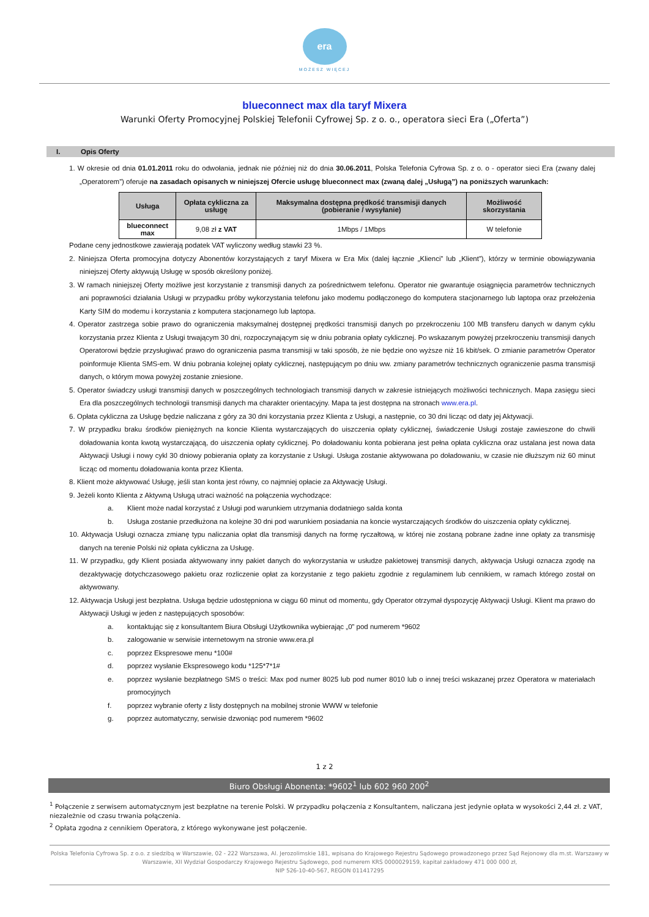era
MOŻESZ WIĘCEJ
blueconnect max dla taryf Mixera
Warunki Oferty Promocyjnej Polskiej Telefonii Cyfrowej Sp. z o. o., operatora sieci Era („Oferta”)
I. Opis Oferty
1. W okresie od dnia 01.01.2011 roku do odwołania, jednak nie później niż do dnia 30.06.2011, Polska Telefonia Cyfrowa Sp. z o. o - operator sieci Era (zwany dalej „Operatorem”) oferuje na zasadach opisanych w niniejszej Ofercie usługę blueconnect max (zwaną dalej „Usługą”) na poniższych warunkach:
| Usługa | Opłata cykliczna za usługę | Maksymalna dostępna prędkość transmisji danych (pobieranie / wysyłanie) | Możliwość skorzystania |
| --- | --- | --- | --- |
| blueconnect max | 9,08 zł z VAT | 1Mbps / 1Mbps | W telefonie |
Podane ceny jednostkowe zawierają podatek VAT wyliczony według stawki 23 %.
2. Niniejsza Oferta promocyjna dotyczy Abonentów korzystających z taryf Mixera w Era Mix (dalej łącznie „Klienci” lub „Klient”), którzy w terminie obowiązywania niniejszej Oferty aktywują Usługę w sposób określony poniżej.
3. W ramach niniejszej Oferty możliwe jest korzystanie z transmisji danych za pośrednictwem telefonu. Operator nie gwarantuje osiągnięcia parametrów technicznych ani poprawności działania Usługi w przypadku próby wykorzystania telefonu jako modemu podłączonego do komputera stacjonarnego lub laptopa oraz przełożenia Karty SIM do modemu i korzystania z komputera stacjonarnego lub laptopa.
4. Operator zastrzega sobie prawo do ograniczenia maksymalnej dostępnej prędkości transmisji danych po przekroczeniu 100 MB transferu danych w danym cyklu korzystania przez Klienta z Usługi trwającym 30 dni, rozpoczynającym się w dniu pobrania opłaty cyklicznej. Po wskazanym powyżej przekroczeniu transmisji danych Operatorowi będzie przysługiwać prawo do ograniczenia pasma transmisji w taki sposób, że nie będzie ono wyższe niż 16 kbit/sek. O zmianie parametrów Operator poinformuje Klienta SMS-em. W dniu pobrania kolejnej opłaty cyklicznej, następującym po dniu ww. zmiany parametrów technicznych ograniczenie pasma transmisji danych, o którym mowa powyżej zostanie zniesione.
5. Operator świadczy usługi transmisji danych w poszczególnych technologiach transmisji danych w zakresie istniejących możliwości technicznych. Mapa zasięgu sieci Era dla poszczególnych technologii transmisji danych ma charakter orientacyjny. Mapa ta jest dostępna na stronach www.era.pl.
6. Opłata cykliczna za Usługę będzie naliczana z góry za 30 dni korzystania przez Klienta z Usługi, a następnie, co 30 dni licząc od daty jej Aktywacji.
7. W przypadku braku środków pieniężnych na koncie Klienta wystarczających do uiszczenia opłaty cyklicznej, świadczenie Usługi zostaje zawieszone do chwili doładowania konta kwotą wystarczającą, do uiszczenia opłaty cyklicznej. Po doładowaniu konta pobierana jest pełna opłata cykliczna oraz ustalana jest nowa data Aktywacji Usługi i nowy cykl 30 dniowy pobierania opłaty za korzystanie z Usługi. Usługa zostanie aktywowana po doładowaniu, w czasie nie dłuższym niż 60 minut licząc od momentu doładowania konta przez Klienta.
8. Klient może aktywować Usługę, jeśli stan konta jest równy, co najmniej opłacie za Aktywację Usługi.
9. Jeżeli konto Klienta z Aktywną Usługą utraci ważność na połączenia wychodzące:
a. Klient może nadal korzystać z Usługi pod warunkiem utrzymania dodatniego salda konta
b. Usługa zostanie przedłużona na kolejne 30 dni pod warunkiem posiadania na koncie wystarczających środków do uiszczenia opłaty cyklicznej.
10. Aktywacja Usługi oznacza zmianę typu naliczania opłat dla transmisji danych na formę ryczałtową, w której nie zostaną pobrane żadne inne opłaty za transmisję danych na terenie Polski niż opłata cykliczna za Usługę.
11. W przypadku, gdy Klient posiada aktywowany inny pakiet danych do wykorzystania w usłudze pakietowej transmisji danych, aktywacja Usługi oznacza zgodę na dezaktywację dotychczasowego pakietu oraz rozliczenie opłat za korzystanie z tego pakietu zgodnie z regulaminem lub cennikiem, w ramach którego został on aktywowany.
12. Aktywacja Usługi jest bezpłatna. Usługa będzie udostępniona w ciągu 60 minut od momentu, gdy Operator otrzymał dyspozycję Aktywacji Usługi. Klient ma prawo do Aktywacji Usługi w jeden z następujących sposobów:
a. kontaktując się z konsultantem Biura Obsługi Użytkownika wybierając „0” pod numerem *9602
b. zalogowanie w serwisie internetowym na stronie www.era.pl
c. poprzez Ekspresowe menu *100#
d. poprzez wysłanie Ekspresowego kodu *125*7*1#
e. poprzez wysłanie bezpłatnego SMS o treści: Max pod numer 8025 lub pod numer 8010 lub o innej treści wskazanej przez Operatora w materiałach promocyjnych
f. poprzez wybranie oferty z listy dostępnych na mobilnej stronie WWW w telefonie
g. poprzez automatyczny, serwisie dzwoniąc pod numerem *9602
1 z 2
Biuro Obsługi Abonenta: *9602<sup>1</sup> lub 602 960 200<sup>2</sup>
<sup>1</sup> Połączenie z serwisem automatycznym jest bezpłatne na terenie Polski. W przypadku połączenia z Konsultantem, naliczana jest jedynie opłata w wysokości 2,44 zł. z VAT, niezależnie od czasu trwania połączenia.
<sup>2</sup> Opłata zgodna z cennikiem Operatora, z którego wykonywane jest połączenie.
Polska Telefonia Cyfrowa Sp. z o.o. z siedzibą w Warszawie, 02 - 222 Warszawa, Al. Jerozolimskie 181, wpisana do Krajowego Rejestru Sądowego prowadzonego przez Sąd Rejonowy dla m.st. Warszawy w Warszawie, XII Wydział Gospodarczy Krajowego Rejestru Sądowego, pod numerem KRS 0000029159, kapitał zakładowy 471 000 000 zł,
NIP 526-10-40-567, REGON 011417295